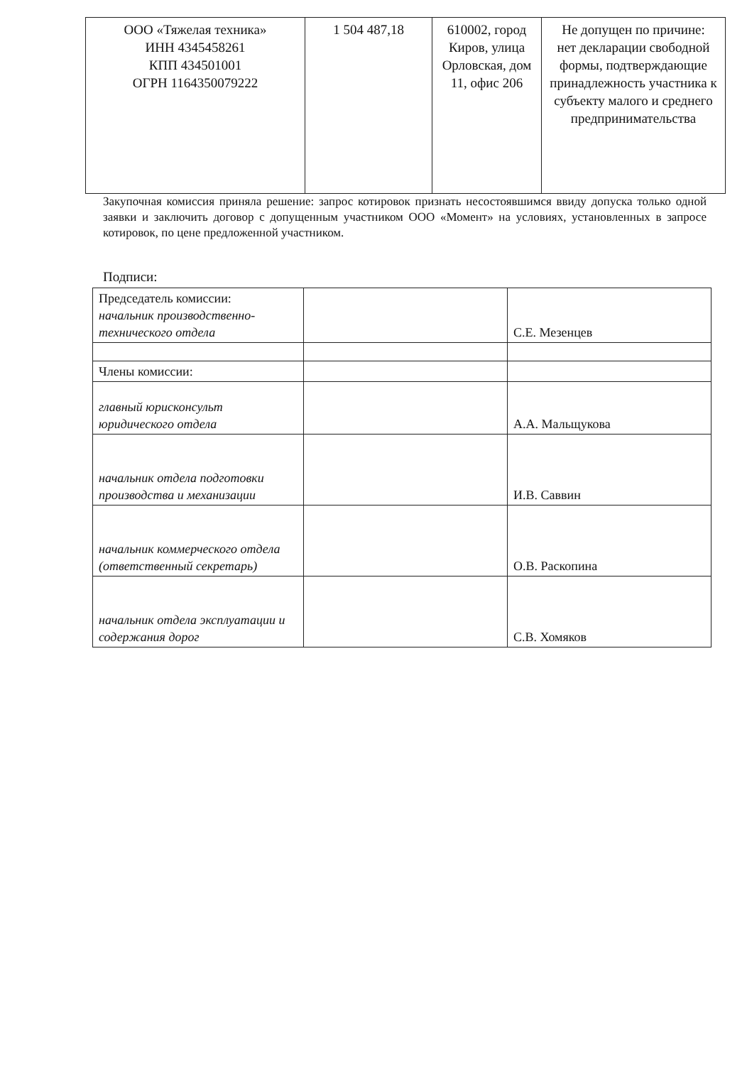| ООО «Тяжелая техника» ИНН 4345458261 КПП 434501001 ОГРН 1164350079222 | 1 504 487,18 | 610002, город Киров, улица Орловская, дом 11, офис 206 | Не допущен по причине: нет декларации свободной формы, подтверждающие принадлежность участника к субъекту малого и среднего предпринимательства |
Закупочная комиссия приняла решение: запрос котировок признать несостоявшимся ввиду допуска только одной заявки и заключить договор с допущенным участником ООО «Момент» на условиях, установленных в запросе котировок, по цене предложенной участником.
Подписи:
| Председатель комиссии: начальник производственно-технического отдела | | С.Е. Мезенцев |
| Члены комиссии: | | |
| главный юрисконсульт юридического отдела | | А.А. Мальщукова |
| начальник отдела подготовки производства и механизации | | И.В. Саввин |
| начальник коммерческого отдела (ответственный секретарь) | | О.В. Раскопина |
| начальник отдела эксплуатации и содержания дорог | | С.В. Хомяков |